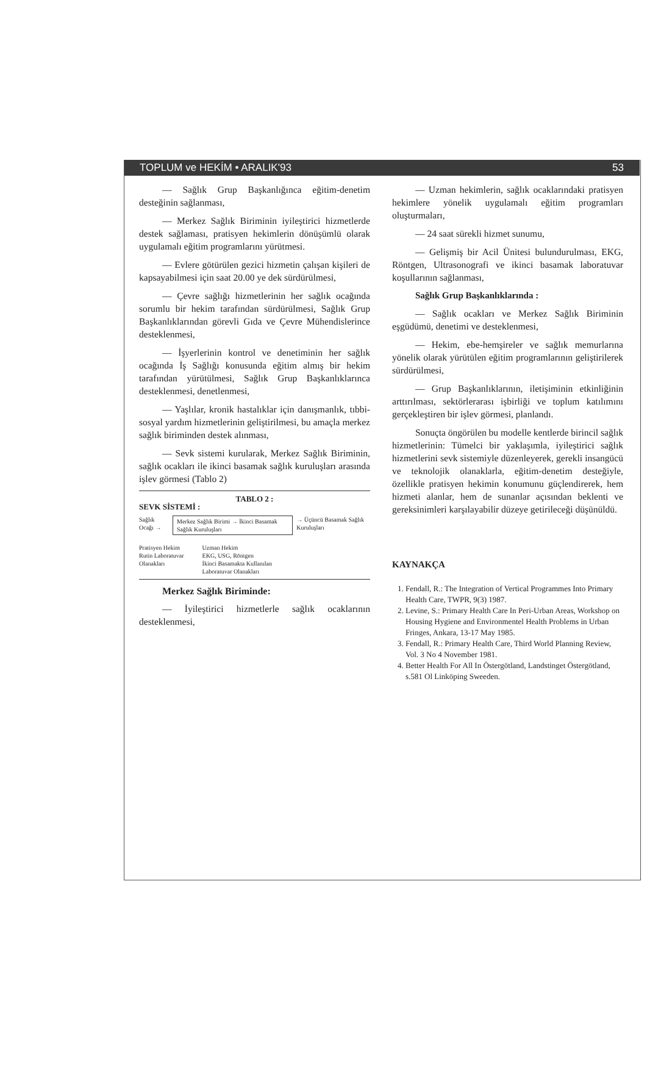TOPLUM ve HEKİM • ARALIK'93 53
— Sağlık Grup Başkanlığınca eğitim-denetim desteğinin sağlanması,
— Merkez Sağlık Biriminin iyileştirici hizmetlerde destek sağlaması, pratisyen hekimlerin dönüşümlü olarak uygulamalı eğitim programlarını yürütmesi.
— Evlere götürülen gezici hizmetin çalışan kişileri de kapsayabilmesi için saat 20.00 ye dek sürdürülmesi,
— Çevre sağlığı hizmetlerinin her sağlık ocağında sorumlu bir hekim tarafından sürdürülmesi, Sağlık Grup Başkanlıklarından görevli Gıda ve Çevre Mühendislerince desteklenmesi,
— İşyerlerinin kontrol ve denetiminin her sağlık ocağında İş Sağlığı konusunda eğitim almış bir hekim tarafından yürütülmesi, Sağlık Grup Başkanlıklarınca desteklenmesi, denetlenmesi,
— Yaşlılar, kronik hastalıklar için danışmanlık, tıbbi-sosyal yardım hizmetlerinin geliştirilmesi, bu amaçla merkez sağlık biriminden destek alınması,
— Sevk sistemi kurularak, Merkez Sağlık Biriminin, sağlık ocakları ile ikinci basamak sağlık kuruluşları arasında işlev görmesi (Tablo 2)
TABLO 2 :
SEVK SİSTEMİ :
Sağlık Ocağı → Merkez Sağlık Birimi → İkinci Basamak Sağlık Kuruluşları → Üçüncü Basamak Sağlık Kuruluşları
Pratisyen Hekim
Rutin Laboratuvar
Olanakları
Uzman Hekim
EKG, USG, Röntgen
İkinci Basamakta Kullanılan
Laboratuvar Olanakları
Merkez Sağlık Biriminde:
— İyileştirici hizmetlerle sağlık ocaklarının desteklenmesi,
— Uzman hekimlerin, sağlık ocaklarındaki pratisyen hekimlere yönelik uygulamalı eğitim programları oluşturmaları,
— 24 saat sürekli hizmet sunumu,
— Gelişmiş bir Acil Ünitesi bulundurulması, EKG, Röntgen, Ultrasonografi ve ikinci basamak laboratuvar koşullarının sağlanması,
Sağlık Grup Başkanlıklarında :
— Sağlık ocakları ve Merkez Sağlık Biriminin eşgüdümü, denetimi ve desteklenmesi,
— Hekim, ebe-hemşireler ve sağlık memurlarına yönelik olarak yürütülen eğitim programlarının geliştirilerek sürdürülmesi,
— Grup Başkanlıklarının, iletişiminin etkinliğinin arttırılması, sektörlerarası işbirliği ve toplum katılımını gerçekleştiren bir işlev görmesi, planlandı.
Sonuçta öngörülen bu modelle kentlerde birincil sağlık hizmetlerinin: Tümelci bir yaklaşımla, iyileştirici sağlık hizmetlerini sevk sistemiyle düzenleyerek, gerekli insangücü ve teknolojik olanaklarla, eğitim-denetim desteğiyle, özellikle pratisyen hekimin konumunu güçlendirerek, hem hizmeti alanlar, hem de sunanlar açısından beklenti ve gereksinimleri karşılayabilir düzeye getirileceği düşünüldü.
KAYNAKÇA
1. Fendall, R.: The Integration of Vertical Programmes Into Primary Health Care, TWPR, 9(3) 1987.
2. Levine, S.: Primary Health Care In Peri-Urban Areas, Workshop on Housing Hygiene and Environmentel Health Problems in Urban Fringes, Ankara, 13-17 May 1985.
3. Fendall, R.: Primary Health Care, Third World Planning Review, Vol. 3 No 4 November 1981.
4. Better Health For All In Östergötland, Landstinget Östergötland, s.581 Ol Linköping Sweeden.